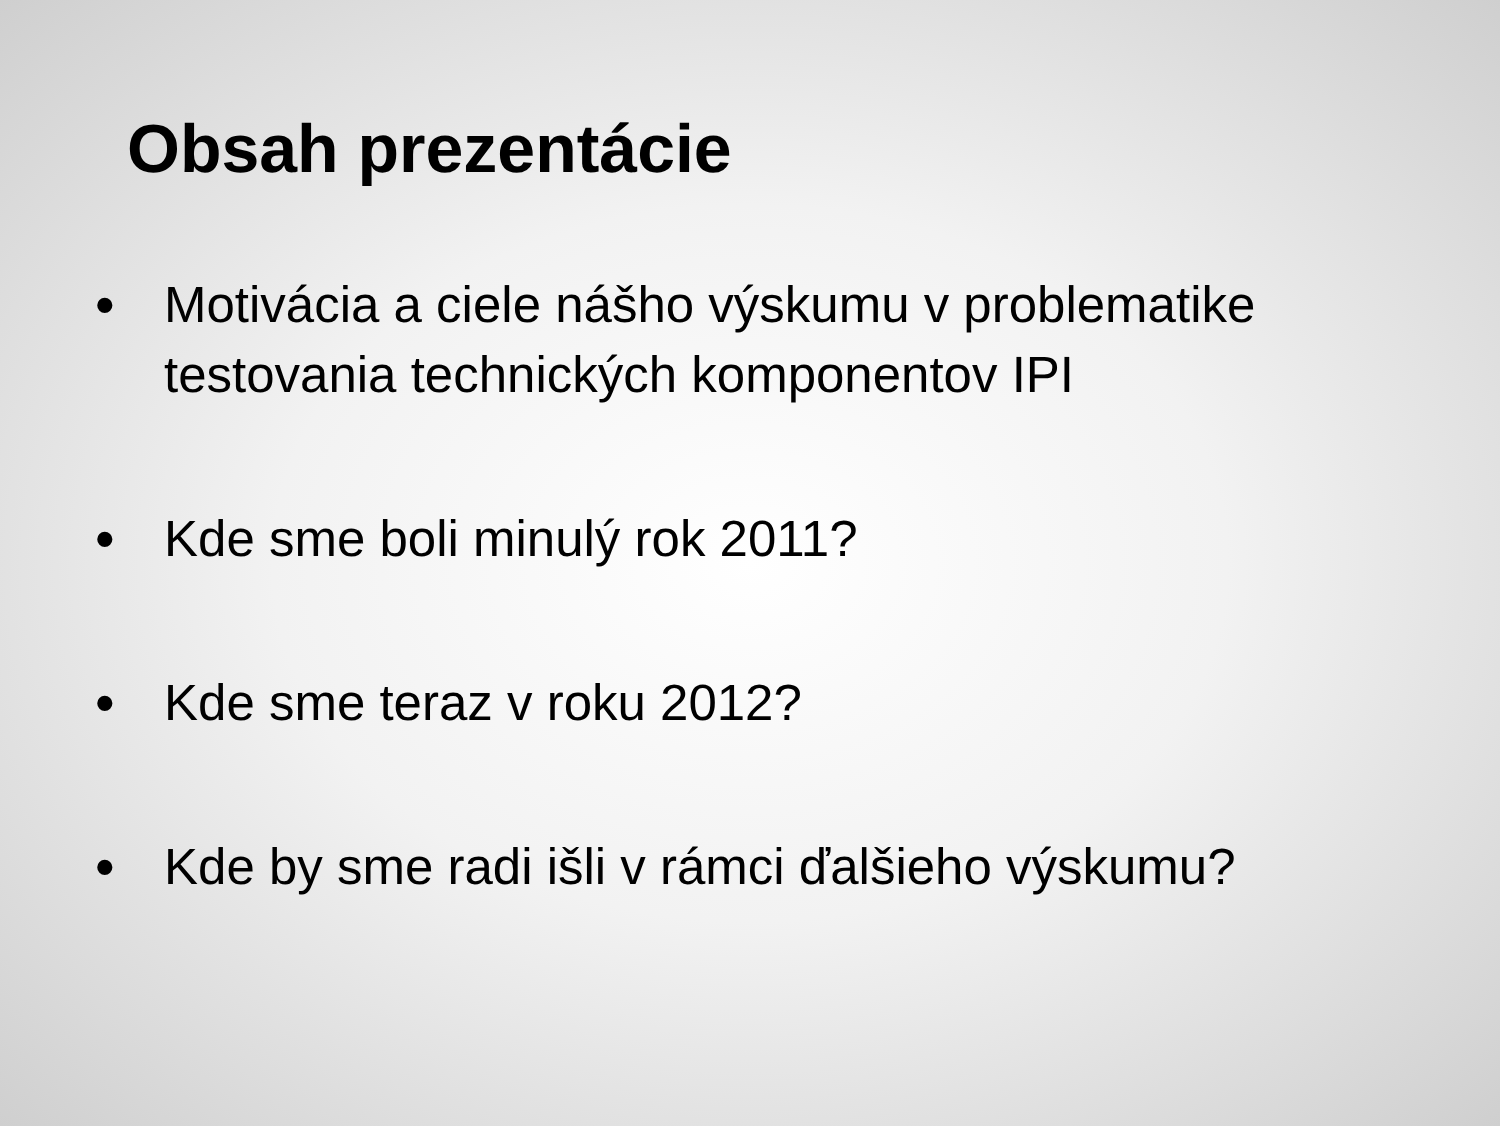Obsah prezentácie
• Motivácia a ciele nášho výskumu v problematike testovania technických komponentov IPI
• Kde sme boli minulý rok 2011?
• Kde sme teraz v roku 2012?
• Kde by sme radi išli v rámci ďalšieho výskumu?